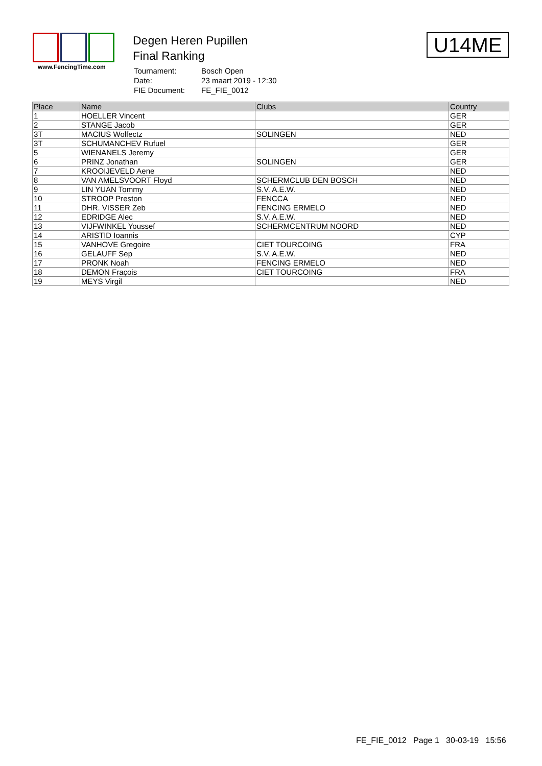www.FencingTime.com
Degen Heren Pupillen
Final Ranking
| Tournament: | Bosch Open |
| Date: | 23 maart 2019 - 12:30 |
| FIE Document: | FE_FIE_0012 |
U14ME
| Place | Name | Clubs | Country |
| --- | --- | --- | --- |
| 1 | HOELLER Vincent | | GER |
| 2 | STANGE Jacob | | GER |
| 3T | MACIUS Wolfectz | SOLINGEN | NED |
| 3T | SCHUMANCHEV Rufuel | | GER |
| 5 | WIENANELS Jeremy | | GER |
| 6 | PRINZ Jonathan | SOLINGEN | GER |
| 7 | KROOIJEVELD Aene | | NED |
| 8 | VAN AMELSVOORT Floyd | SCHERMCLUB DEN BOSCH | NED |
| 9 | LIN YUAN Tommy | S.V. A.E.W. | NED |
| 10 | STROOP Preston | FENCCA | NED |
| 11 | DHR. VISSER Zeb | FENCING ERMELO | NED |
| 12 | EDRIDGE Alec | S.V. A.E.W. | NED |
| 13 | VIJFWINKEL Youssef | SCHERMCENTRUM NOORD | NED |
| 14 | ARISTID Ioannis | | CYP |
| 15 | VANHOVE Gregoire | CIET TOURCOING | FRA |
| 16 | GELAUFF Sep | S.V. A.E.W. | NED |
| 17 | PRONK Noah | FENCING ERMELO | NED |
| 18 | DEMON Fraçois | CIET TOURCOING | FRA |
| 19 | MEYS Virgil | | NED |
FE_FIE_0012 Page 1 30-03-19 15:56